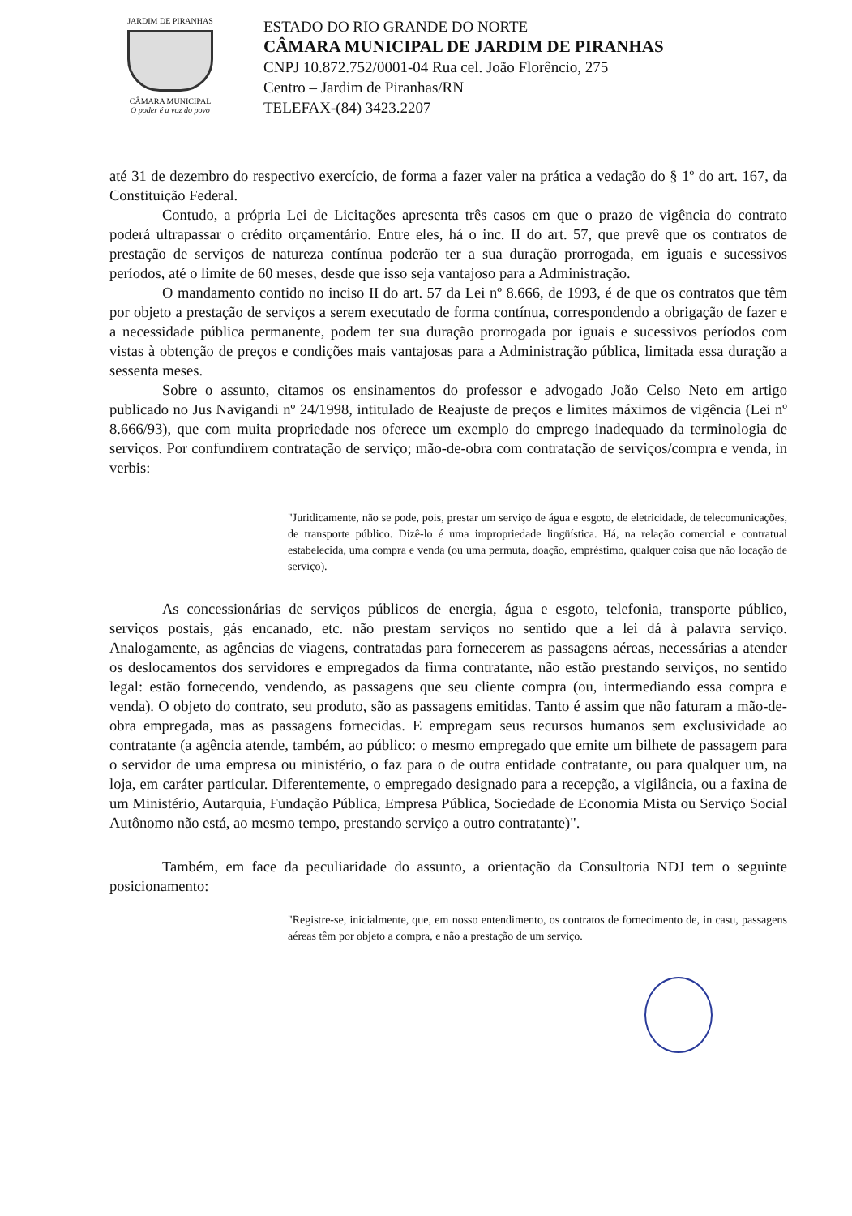JARDIM DE PIRANHAS
CÂMARA MUNICIPAL
O poder é a voz do povo
ESTADO DO RIO GRANDE DO NORTE
CÂMARA MUNICIPAL DE JARDIM DE PIRANHAS
CNPJ 10.872.752/0001-04 Rua cel. João Florêncio, 275
Centro – Jardim de Piranhas/RN
TELEFAX-(84) 3423.2207
até 31 de dezembro do respectivo exercício, de forma a fazer valer na prática a vedação do § 1º do art. 167, da Constituição Federal.
Contudo, a própria Lei de Licitações apresenta três casos em que o prazo de vigência do contrato poderá ultrapassar o crédito orçamentário. Entre eles, há o inc. II do art. 57, que prevê que os contratos de prestação de serviços de natureza contínua poderão ter a sua duração prorrogada, em iguais e sucessivos períodos, até o limite de 60 meses, desde que isso seja vantajoso para a Administração.
O mandamento contido no inciso II do art. 57 da Lei nº 8.666, de 1993, é de que os contratos que têm por objeto a prestação de serviços a serem executado de forma contínua, correspondendo a obrigação de fazer e a necessidade pública permanente, podem ter sua duração prorrogada por iguais e sucessivos períodos com vistas à obtenção de preços e condições mais vantajosas para a Administração pública, limitada essa duração a sessenta meses.
Sobre o assunto, citamos os ensinamentos do professor e advogado João Celso Neto em artigo publicado no Jus Navigandi nº 24/1998, intitulado de Reajuste de preços e limites máximos de vigência (Lei nº 8.666/93), que com muita propriedade nos oferece um exemplo do emprego inadequado da terminologia de serviços. Por confundirem contratação de serviço; mão-de-obra com contratação de serviços/compra e venda, in verbis:
"Juridicamente, não se pode, pois, prestar um serviço de água e esgoto, de eletricidade, de telecomunicações, de transporte público. Dizê-lo é uma impropriedade lingüística. Há, na relação comercial e contratual estabelecida, uma compra e venda (ou uma permuta, doação, empréstimo, qualquer coisa que não locação de serviço).
As concessionárias de serviços públicos de energia, água e esgoto, telefonia, transporte público, serviços postais, gás encanado, etc. não prestam serviços no sentido que a lei dá à palavra serviço. Analogamente, as agências de viagens, contratadas para fornecerem as passagens aéreas, necessárias a atender os deslocamentos dos servidores e empregados da firma contratante, não estão prestando serviços, no sentido legal: estão fornecendo, vendendo, as passagens que seu cliente compra (ou, intermediando essa compra e venda). O objeto do contrato, seu produto, são as passagens emitidas. Tanto é assim que não faturam a mão-de-obra empregada, mas as passagens fornecidas. E empregam seus recursos humanos sem exclusividade ao contratante (a agência atende, também, ao público: o mesmo empregado que emite um bilhete de passagem para o servidor de uma empresa ou ministério, o faz para o de outra entidade contratante, ou para qualquer um, na loja, em caráter particular. Diferentemente, o empregado designado para a recepção, a vigilância, ou a faxina de um Ministério, Autarquia, Fundação Pública, Empresa Pública, Sociedade de Economia Mista ou Serviço Social Autônomo não está, ao mesmo tempo, prestando serviço a outro contratante)".
Também, em face da peculiaridade do assunto, a orientação da Consultoria NDJ tem o seguinte posicionamento:
"Registre-se, inicialmente, que, em nosso entendimento, os contratos de fornecimento de, in casu, passagens aéreas têm por objeto a compra, e não a prestação de um serviço.